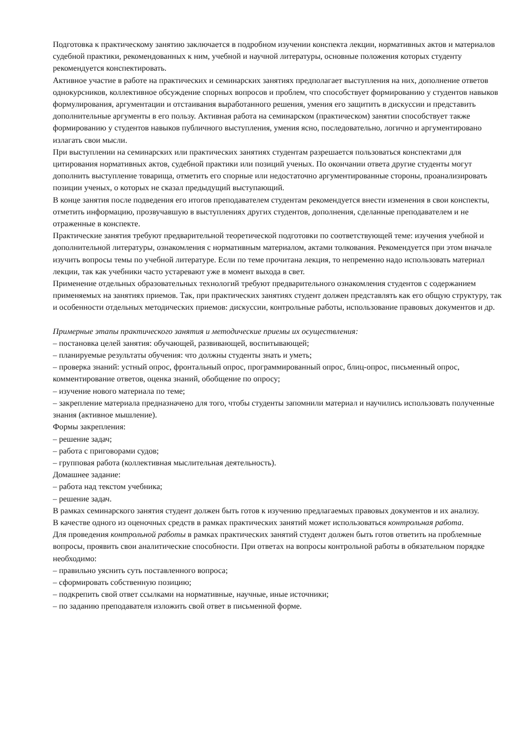Подготовка к практическому занятию заключается в подробном изучении конспекта лекции, нормативных актов и материалов судебной практики, рекомендованных к ним, учебной и научной литературы, основные положения которых студенту рекомендуется конспектировать.
Активное участие в работе на практических и семинарских занятиях предполагает выступления на них, дополнение ответов однокурсников, коллективное обсуждение спорных вопросов и проблем, что способствует формированию у студентов навыков формулирования, аргументации и отстаивания выработанного решения, умения его защитить в дискуссии и представить дополнительные аргументы в его пользу. Активная работа на семинарском (практическом) занятии способствует также формированию у студентов навыков публичного выступления, умения ясно, последовательно, логично и аргументировано излагать свои мысли.
При выступлении на семинарских или практических занятиях студентам разрешается пользоваться конспектами для цитирования нормативных актов, судебной практики или позиций ученых. По окончании ответа другие студенты могут дополнить выступление товарища, отметить его спорные или недостаточно аргументированные стороны, проанализировать позиции ученых, о которых не сказал предыдущий выступающий.
В конце занятия после подведения его итогов преподавателем студентам рекомендуется внести изменения в свои конспекты, отметить информацию, прозвучавшую в выступлениях других студентов, дополнения, сделанные преподавателем и не отраженные в конспекте.
Практические занятия требуют предварительной теоретической подготовки по соответствующей теме: изучения учебной и дополнительной литературы, ознакомления с нормативным материалом, актами толкования. Рекомендуется при этом вначале изучить вопросы темы по учебной литературе. Если по теме прочитана лекция, то непременно надо использовать материал лекции, так как учебники часто устаревают уже в момент выхода в свет.
Применение отдельных образовательных технологий требуют предварительного ознакомления студентов с содержанием применяемых на занятиях приемов. Так, при практических занятиях студент должен представлять как его общую структуру, так и особенности отдельных методических приемов: дискуссии, контрольные работы, использование правовых документов и др.
Примерные этапы практического занятия и методические приемы их осуществления:
– постановка целей занятия: обучающей, развивающей, воспитывающей;
– планируемые результаты обучения: что должны студенты знать и уметь;
– проверка знаний: устный опрос, фронтальный опрос, программированный опрос, блиц-опрос, письменный опрос, комментирование ответов, оценка знаний, обобщение по опросу;
– изучение нового материала по теме;
– закрепление материала предназначено для того, чтобы студенты запомнили материал и научились использовать полученные знания (активное мышление).
Формы закрепления:
– решение задач;
– работа с приговорами судов;
– групповая работа (коллективная мыслительная деятельность).
Домашнее задание:
– работа над текстом учебника;
– решение задач.
В рамках семинарского занятия студент должен быть готов к изучению предлагаемых правовых документов и их анализу.
В качестве одного из оценочных средств в рамках практических занятий может использоваться контрольная работа.
Для проведения контрольной работы в рамках практических занятий студент должен быть готов ответить на проблемные вопросы, проявить свои аналитические способности. При ответах на вопросы контрольной работы в обязательном порядке необходимо:
– правильно уяснить суть поставленного вопроса;
– сформировать собственную позицию;
– подкрепить свой ответ ссылками на нормативные, научные, иные источники;
– по заданию преподавателя изложить свой ответ в письменной форме.